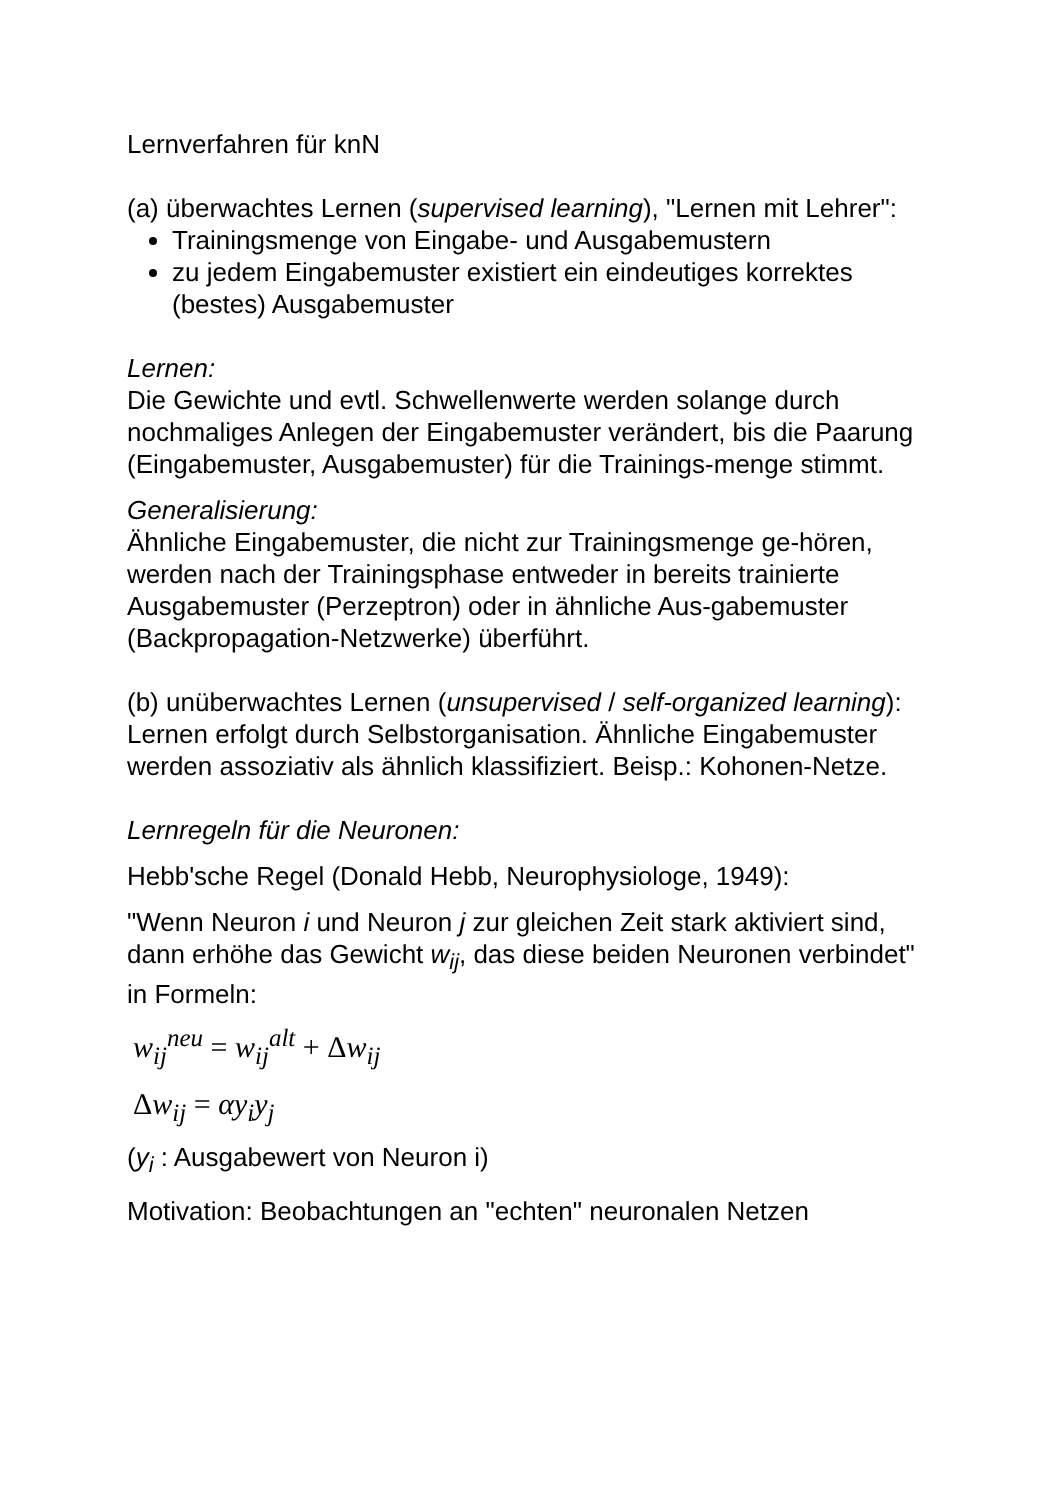Lernverfahren für knN
(a) überwachtes Lernen (supervised learning), "Lernen mit Lehrer":
Trainingsmenge von Eingabe- und Ausgabemustern
zu jedem Eingabemuster existiert ein eindeutiges korrektes (bestes) Ausgabemuster
Lernen:
Die Gewichte und evtl. Schwellenwerte werden solange durch nochmaliges Anlegen der Eingabemuster verändert, bis die Paarung (Eingabemuster, Ausgabemuster) für die Trainings-menge stimmt.
Generalisierung:
Ähnliche Eingabemuster, die nicht zur Trainingsmenge ge-hören, werden nach der Trainingsphase entweder in bereits trainierte Ausgabemuster (Perzeptron) oder in ähnliche Aus-gabemuster (Backpropagation-Netzwerke) überführt.
(b) unüberwachtes Lernen (unsupervised / self-organized learning):
Lernen erfolgt durch Selbstorganisation. Ähnliche Eingabemuster werden assoziativ als ähnlich klassifiziert. Beisp.: Kohonen-Netze.
Lernregeln für die Neuronen:
Hebb'sche Regel (Donald Hebb, Neurophysiologe, 1949):
"Wenn Neuron i und Neuron j zur gleichen Zeit stark aktiviert sind, dann erhöhe das Gewicht w<sub>ij</sub>, das diese beiden Neuronen verbindet"
in Formeln:
w<sub>ij</sub><sup>neu</sup> = w<sub>ij</sub><sup>alt</sup> + Δw<sub>ij</sub>
Δw<sub>ij</sub> = αy<sub>i</sub>y<sub>j</sub>
(y<sub>i</sub> : Ausgabewert von Neuron i)
Motivation: Beobachtungen an "echten" neuronalen Netzen